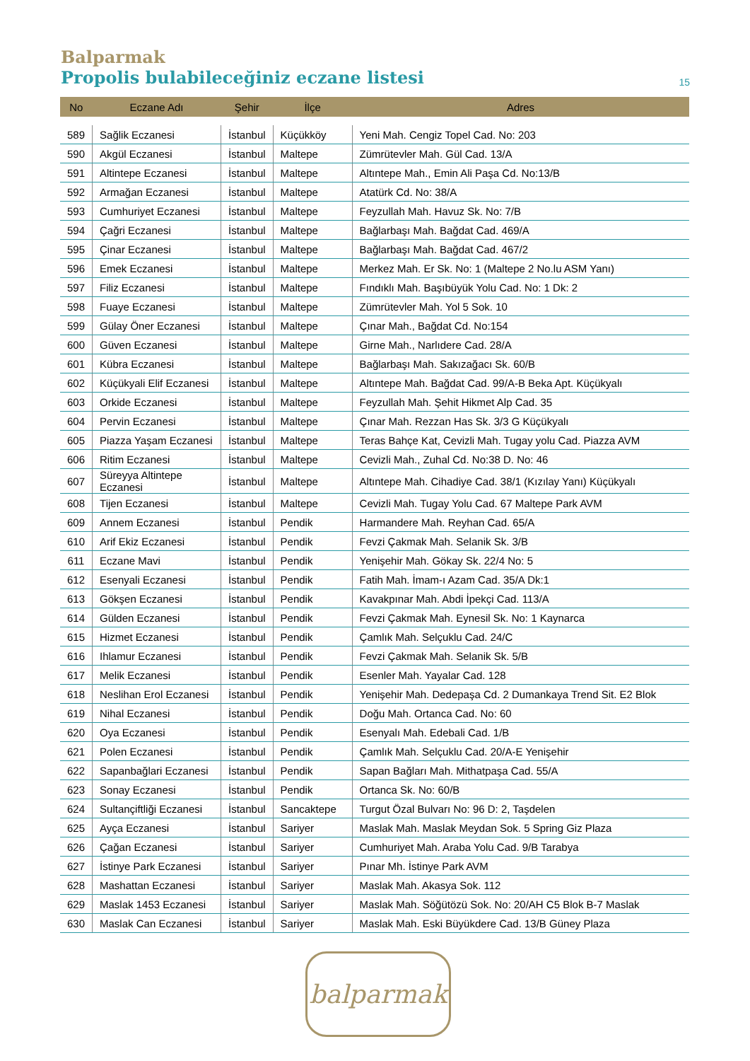Balparmak
Propolis bulabileceğiniz eczane listesi 15
| No | Eczane Adı | Şehir | İlçe | Adres |
| --- | --- | --- | --- | --- |
| 589 | Sağlik Eczanesi | İstanbul | Küçükköy | Yeni Mah. Cengiz Topel Cad. No: 203 |
| 590 | Akgül Eczanesi | İstanbul | Maltepe | Zümrütevler Mah. Gül Cad. 13/A |
| 591 | Altintepe Eczanesi | İstanbul | Maltepe | Altıntepe Mah., Emin Ali Paşa Cd. No:13/B |
| 592 | Armağan Eczanesi | İstanbul | Maltepe | Atatürk Cd. No: 38/A |
| 593 | Cumhuriyet Eczanesi | İstanbul | Maltepe | Feyzullah Mah. Havuz Sk. No: 7/B |
| 594 | Çağri Eczanesi | İstanbul | Maltepe | Bağlarbaşı Mah. Bağdat Cad. 469/A |
| 595 | Çinar Eczanesi | İstanbul | Maltepe | Bağlarbaşı Mah. Bağdat Cad. 467/2 |
| 596 | Emek Eczanesi | İstanbul | Maltepe | Merkez Mah. Er Sk. No: 1 (Maltepe 2 No.lu ASM Yanı) |
| 597 | Filiz Eczanesi | İstanbul | Maltepe | Fındıklı Mah. Başıbüyük Yolu Cad. No: 1 Dk: 2 |
| 598 | Fuaye Eczanesi | İstanbul | Maltepe | Zümrütevler Mah. Yol 5 Sok. 10 |
| 599 | Gülay Öner Eczanesi | İstanbul | Maltepe | Çınar Mah., Bağdat Cd. No:154 |
| 600 | Güven Eczanesi | İstanbul | Maltepe | Girne Mah., Narlıdere Cad. 28/A |
| 601 | Kübra Eczanesi | İstanbul | Maltepe | Bağlarbaşı Mah. Sakızağacı Sk. 60/B |
| 602 | Küçükyali Elif Eczanesi | İstanbul | Maltepe | Altıntepe Mah. Bağdat Cad. 99/A-B Beka Apt. Küçükyalı |
| 603 | Orkide Eczanesi | İstanbul | Maltepe | Feyzullah Mah. Şehit Hikmet Alp Cad. 35 |
| 604 | Pervin Eczanesi | İstanbul | Maltepe | Çınar Mah. Rezzan Has Sk. 3/3 G Küçükyalı |
| 605 | Piazza Yaşam Eczanesi | İstanbul | Maltepe | Teras Bahçe Kat, Cevizli Mah. Tugay yolu Cad. Piazza AVM |
| 606 | Ritim Eczanesi | İstanbul | Maltepe | Cevizli Mah., Zuhal Cd. No:38 D. No: 46 |
| 607 | Süreyya Altintepe Eczanesi | İstanbul | Maltepe | Altıntepe Mah. Cihadiye Cad. 38/1 (Kızılay Yanı) Küçükyalı |
| 608 | Tijen Eczanesi | İstanbul | Maltepe | Cevizli Mah. Tugay Yolu Cad. 67 Maltepe Park AVM |
| 609 | Annem Eczanesi | İstanbul | Pendik | Harmandere Mah. Reyhan Cad. 65/A |
| 610 | Arif Ekiz Eczanesi | İstanbul | Pendik | Fevzi Çakmak Mah. Selanik Sk. 3/B |
| 611 | Eczane Mavi | İstanbul | Pendik | Yenişehir Mah. Gökay Sk. 22/4 No: 5 |
| 612 | Esenyali Eczanesi | İstanbul | Pendik | Fatih Mah. İmam-ı Azam Cad. 35/A Dk:1 |
| 613 | Gökşen Eczanesi | İstanbul | Pendik | Kavakpınar Mah. Abdi İpekçi Cad. 113/A |
| 614 | Gülden Eczanesi | İstanbul | Pendik | Fevzi Çakmak Mah. Eynesil Sk. No: 1 Kaynarca |
| 615 | Hizmet Eczanesi | İstanbul | Pendik | Çamlık Mah. Selçuklu Cad. 24/C |
| 616 | Ihlamur Eczanesi | İstanbul | Pendik | Fevzi Çakmak Mah. Selanik Sk. 5/B |
| 617 | Melik Eczanesi | İstanbul | Pendik | Esenler Mah. Yayalar Cad. 128 |
| 618 | Neslihan Erol Eczanesi | İstanbul | Pendik | Yenişehir Mah. Dedepaşa Cd. 2 Dumankaya Trend Sit. E2 Blok |
| 619 | Nihal Eczanesi | İstanbul | Pendik | Doğu Mah. Ortanca Cad. No: 60 |
| 620 | Oya Eczanesi | İstanbul | Pendik | Esenyalı Mah. Edebali Cad. 1/B |
| 621 | Polen Eczanesi | İstanbul | Pendik | Çamlık Mah. Selçuklu Cad. 20/A-E Yenişehir |
| 622 | Sapanbağlari Eczanesi | İstanbul | Pendik | Sapan Bağları Mah. Mithatpaşa Cad. 55/A |
| 623 | Sonay Eczanesi | İstanbul | Pendik | Ortanca Sk. No: 60/B |
| 624 | Sultançiftliği Eczanesi | İstanbul | Sancaktepe | Turgut Özal Bulvarı No: 96 D: 2, Taşdelen |
| 625 | Ayça Eczanesi | İstanbul | Sariyer | Maslak Mah. Maslak Meydan Sok. 5 Spring Giz Plaza |
| 626 | Çağan Eczanesi | İstanbul | Sariyer | Cumhuriyet Mah. Araba Yolu Cad. 9/B Tarabya |
| 627 | İstinye Park Eczanesi | İstanbul | Sariyer | Pınar Mh. İstinye Park AVM |
| 628 | Mashattan Eczanesi | İstanbul | Sariyer | Maslak Mah. Akasya Sok. 112 |
| 629 | Maslak 1453 Eczanesi | İstanbul | Sariyer | Maslak Mah. Söğütözü Sok. No: 20/AH C5 Blok B-7 Maslak |
| 630 | Maslak Can Eczanesi | İstanbul | Sariyer | Maslak Mah. Eski Büyükdere Cad. 13/B Güney Plaza |
balparmak